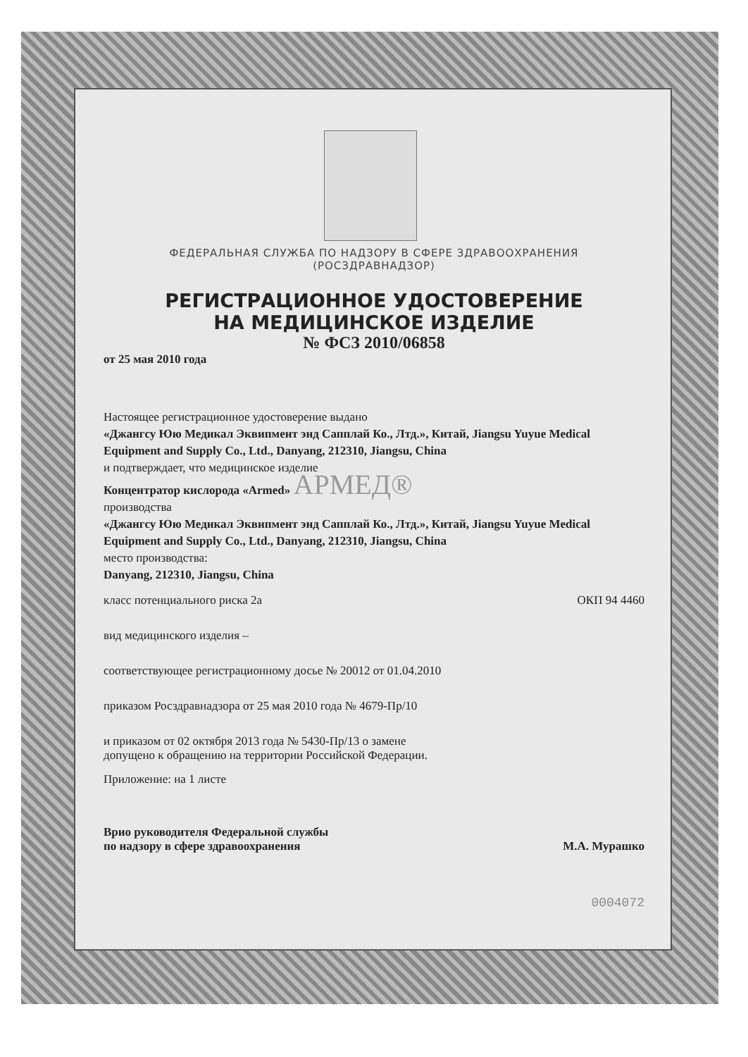ФЕДЕРАЛЬНАЯ СЛУЖБА ПО НАДЗОРУ В СФЕРЕ ЗДРАВООХРАНЕНИЯ
(РОСЗДРАВНАДЗОР)
РЕГИСТРАЦИОННОЕ УДОСТОВЕРЕНИЕ
НА МЕДИЦИНСКОЕ ИЗДЕЛИЕ
№ ФСЗ 2010/06858
от 25 мая 2010 года
Настоящее регистрационное удостоверение выдано
«Джангсу Юю Медикал Эквипмент энд Сапплай Ко., Лтд.», Китай, Jiangsu Yuyue Medical Equipment and Supply Co., Ltd., Danyang, 212310, Jiangsu, China
и подтверждает, что медицинское изделие
Концентратор кислорода «Armed» АРМЕД®
производства
«Джангсу Юю Медикал Эквипмент энд Сапплай Ко., Лтд.», Китай, Jiangsu Yuyue Medical Equipment and Supply Co., Ltd., Danyang, 212310, Jiangsu, China
место производства:
Danyang, 212310, Jiangsu, China
класс потенциального риска 2а ОКП 94 4460
вид медицинского изделия –
соответствующее регистрационному досье № 20012 от 01.04.2010
приказом Росздравнадзора от 25 мая 2010 года № 4679-Пр/10
и приказом от 02 октября 2013 года № 5430-Пр/13 о замене
допущено к обращению на территории Российской Федерации.
Приложение: на 1 листе
Врио руководителя Федеральной службы
по надзору в сфере здравоохранения М.А. Мурашко
0004072